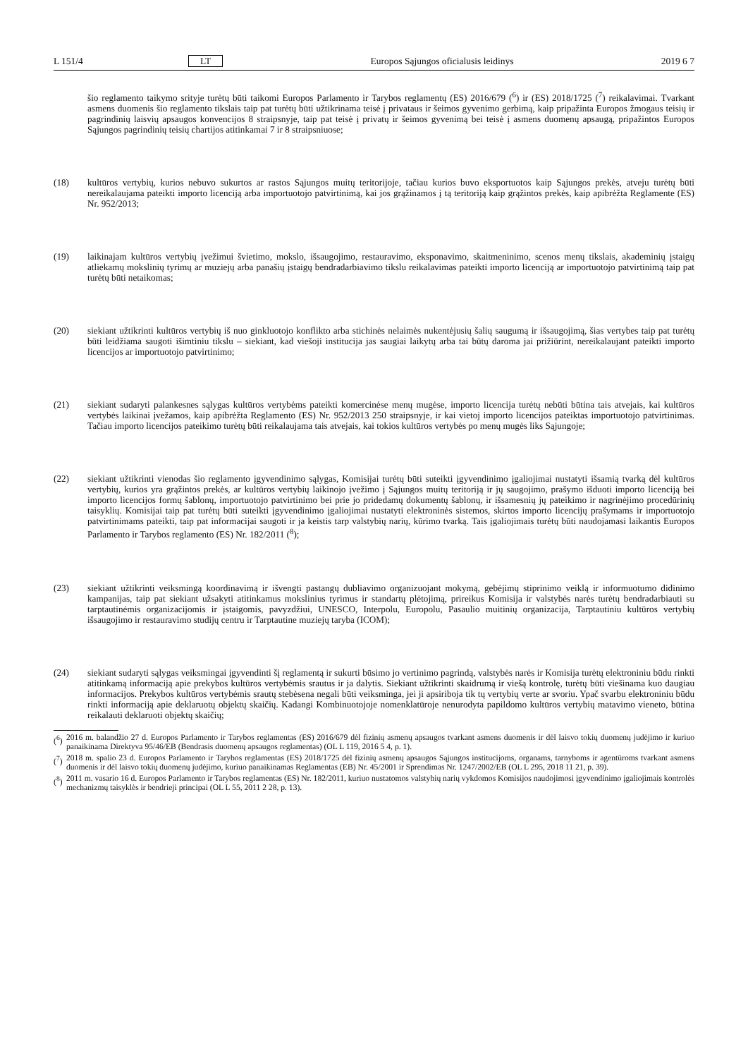L 151/4 LT Europos Sąjungos oficialusis leidinys 2019 6 7
šio reglamento taikymo srityje turėtų būti taikomi Europos Parlamento ir Tarybos reglamentų (ES) 2016/679 (<sup>6</sup>) ir (ES) 2018/1725 (<sup>7</sup>) reikalavimai. Tvarkant asmens duomenis šio reglamento tikslais taip pat turėtų būti užtikrinama teisė į privataus ir šeimos gyvenimo gerbimą, kaip pripažinta Europos žmogaus teisių ir pagrindinių laisvių apsaugos konvencijos 8 straipsnyje, taip pat teisė į privatų ir šeimos gyvenimą bei teisė į asmens duomenų apsaugą, pripažintos Europos Sąjungos pagrindinių teisių chartijos atitinkamai 7 ir 8 straipsniuose;
(18) kultūros vertybių, kurios nebuvo sukurtos ar rastos Sąjungos muitų teritorijoje, tačiau kurios buvo eksportuotos kaip Sąjungos prekės, atveju turėtų būti nereikalaujama pateikti importo licenciją arba importuotojo patvirtinimą, kai jos grąžinamos į tą teritoriją kaip grąžintos prekės, kaip apibrėžta Reglamente (ES) Nr. 952/2013;
(19) laikinajam kultūros vertybių įvežimui švietimo, mokslo, išsaugojimo, restauravimo, eksponavimo, skaitmeninimo, scenos menų tikslais, akademinių įstaigų atliekamų mokslinių tyrimų ar muziejų arba panašių įstaigų bendradarbiavimo tikslu reikalavimas pateikti importo licenciją ar importuotojo patvirtinimą taip pat turėtų būti netaikomas;
(20) siekiant užtikrinti kultūros vertybių iš nuo ginkluotojo konflikto arba stichinės nelaimės nukentėjusių šalių saugumą ir išsaugojimą, šias vertybes taip pat turėtų būti leidžiama saugoti išimtiniu tikslu – siekiant, kad viešoji institucija jas saugiai laikytų arba tai būtų daroma jai prižiūrint, nereikalaujant pateikti importo licencijos ar importuotojo patvirtinimo;
(21) siekiant sudaryti palankesnes sąlygas kultūros vertybėms pateikti komercinėse menų mugėse, importo licencija turėtų nebūti būtina tais atvejais, kai kultūros vertybės laikinai įvežamos, kaip apibrėžta Reglamento (ES) Nr. 952/2013 250 straipsnyje, ir kai vietoj importo licencijos pateiktas importuotojo patvirtinimas. Tačiau importo licencijos pateikimo turėtų būti reikalaujama tais atvejais, kai tokios kultūros vertybės po menų mugės liks Sąjungoje;
(22) siekiant užtikrinti vienodas šio reglamento įgyvendinimo sąlygas, Komisijai turėtų būti suteikti įgyvendinimo įgaliojimai nustatyti išsamią tvarką dėl kultūros vertybių, kurios yra grąžintos prekės, ar kultūros vertybių laikinojo įvežimo į Sąjungos muitų teritoriją ir jų saugojimo, prašymo išduoti importo licenciją bei importo licencijos formų šablonų, importuotojo patvirtinimo bei prie jo pridedamų dokumentų šablonų, ir išsamesnių jų pateikimo ir nagrinėjimo procedūrinių taisyklių. Komisijai taip pat turėtų būti suteikti įgyvendinimo įgaliojimai nustatyti elektroninės sistemos, skirtos importo licencijų prašymams ir importuotojo patvirtinimams pateikti, taip pat informacijai saugoti ir ja keistis tarp valstybių narių, kūrimo tvarką. Tais įgaliojimais turėtų būti naudojamasi laikantis Europos Parlamento ir Tarybos reglamento (ES) Nr. 182/2011 (<sup>8</sup>);
(23) siekiant užtikrinti veiksmingą koordinavimą ir išvengti pastangų dubliavimo organizuojant mokymą, gebėjimų stiprinimo veiklą ir informuotumo didinimo kampanijas, taip pat siekiant užsakyti atitinkamus mokslinius tyrimus ir standartų plėtojimą, prireikus Komisija ir valstybės narės turėtų bendradarbiauti su tarptautinėmis organizacijomis ir įstaigomis, pavyzdžiui, UNESCO, Interpolu, Europolu, Pasaulio muitinių organizacija, Tarptautiniu kultūros vertybių išsaugojimo ir restauravimo studijų centru ir Tarptautine muziejų taryba (ICOM);
(24) siekiant sudaryti sąlygas veiksmingai įgyvendinti šį reglamentą ir sukurti būsimo jo vertinimo pagrindą, valstybės narės ir Komisija turėtų elektroniniu būdu rinkti atitinkamą informaciją apie prekybos kultūros vertybėmis srautus ir ja dalytis. Siekiant užtikrinti skaidrumą ir viešą kontrolę, turėtų būti viešinama kuo daugiau informacijos. Prekybos kultūros vertybėmis srautų stebėsena negali būti veiksminga, jei ji apsiriboja tik tų vertybių verte ar svoriu. Ypač svarbu elektroniniu būdu rinkti informaciją apie deklaruotų objektų skaičių. Kadangi Kombinuotojoje nomenklatūroje nenurodyta papildomo kultūros vertybių matavimo vieneto, būtina reikalauti deklaruoti objektų skaičių;
(<sup>6</sup>)
2016 m. balandžio 27 d. Europos Parlamento ir Tarybos reglamentas (ES) 2016/679 dėl fizinių asmenų apsaugos tvarkant asmens duomenis ir dėl laisvo tokių duomenų judėjimo ir kuriuo panaikinama Direktyva 95/46/EB (Bendrasis duomenų apsaugos reglamentas) (OL L 119, 2016 5 4, p. 1).
(<sup>7</sup>)
2018 m. spalio 23 d. Europos Parlamento ir Tarybos reglamentas (ES) 2018/1725 dėl fizinių asmenų apsaugos Sąjungos institucijoms, organams, tarnyboms ir agentūroms tvarkant asmens duomenis ir dėl laisvo tokių duomenų judėjimo, kuriuo panaikinamas Reglamentas (EB) Nr. 45/2001 ir Sprendimas Nr. 1247/2002/EB (OL L 295, 2018 11 21, p. 39).
(<sup>8</sup>)
2011 m. vasario 16 d. Europos Parlamento ir Tarybos reglamentas (ES) Nr. 182/2011, kuriuo nustatomos valstybių narių vykdomos Komisijos naudojimosi įgyvendinimo įgaliojimais kontrolės mechanizmų taisyklės ir bendrieji principai (OL L 55, 2011 2 28, p. 13).